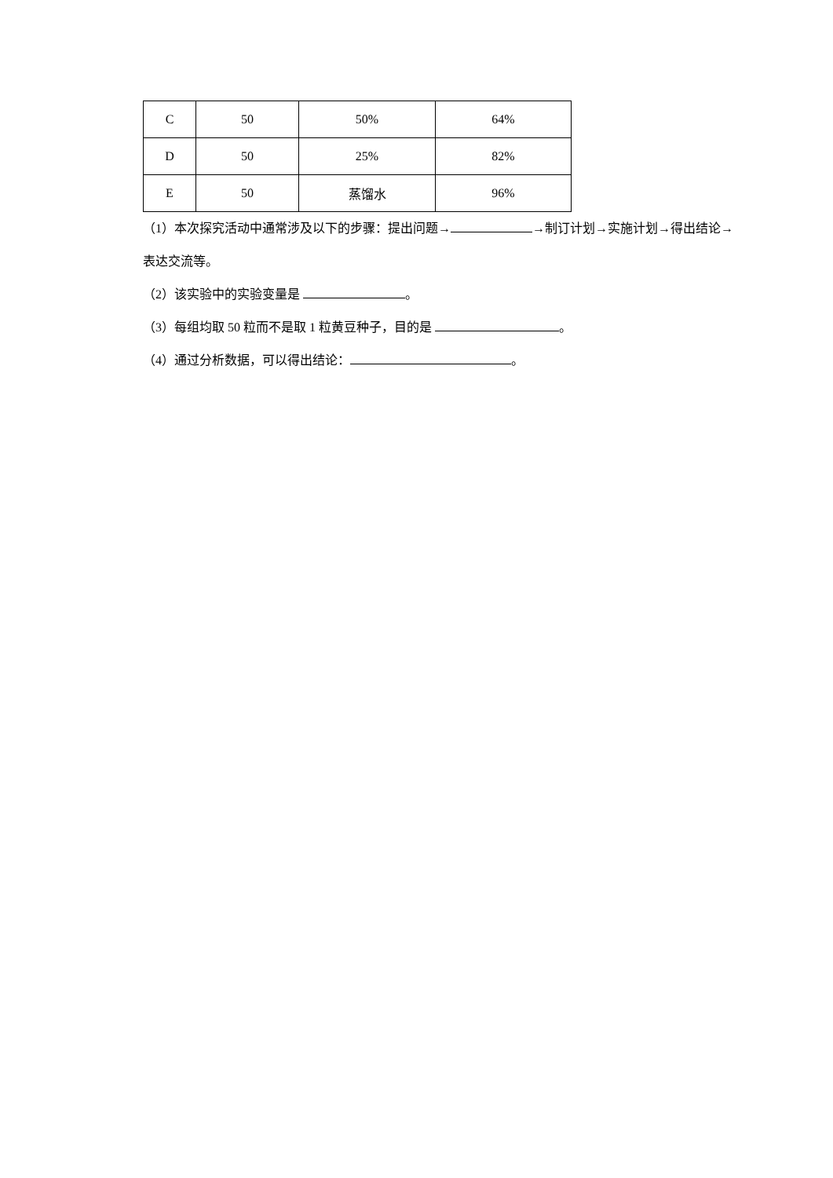| C | 50 | 50% | 64% |
| D | 50 | 25% | 82% |
| E | 50 | 蒸馏水 | 96% |
（1）本次探究活动中通常涉及以下的步骤：提出问题→ →制订计划→实施计划→得出结论→表达交流等。
（2）该实验中的实验变量是 。
（3）每组均取 50 粒而不是取 1 粒黄豆种子，目的是 。
（4）通过分析数据，可以得出结论： 。